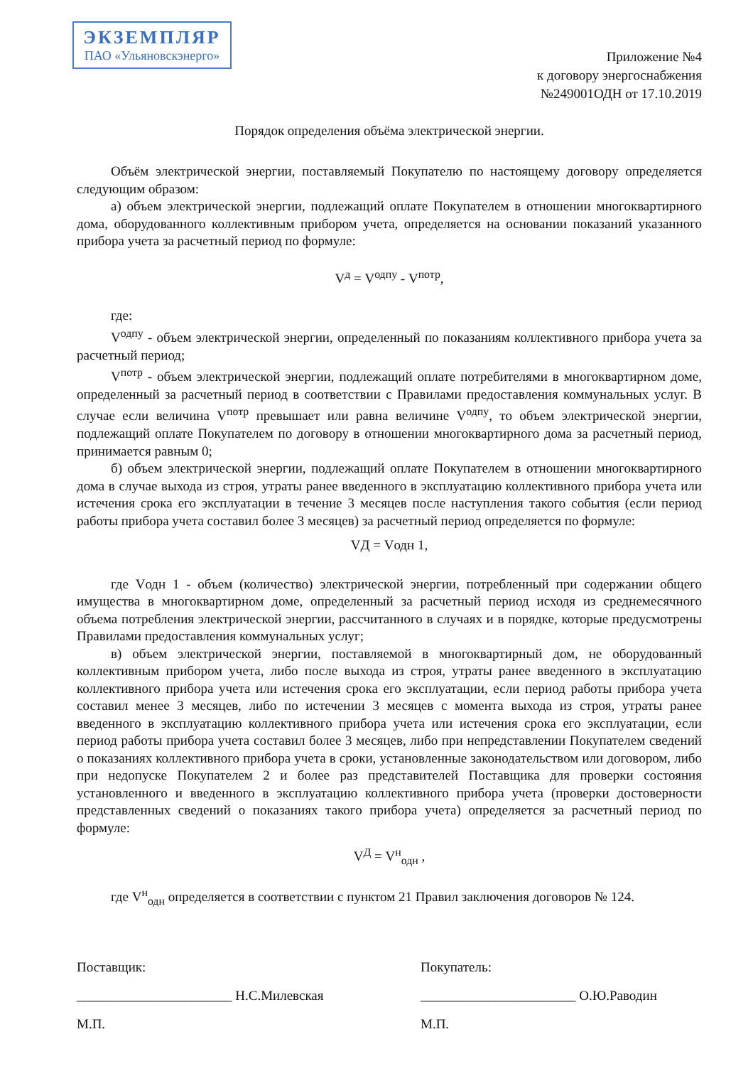ЭКЗЕМПЛЯР
ПАО «Ульяновскэнерго»
Приложение №4
к договору энергоснабжения
№249001ОДН от 17.10.2019
Порядок определения объёма электрической энергии.
Объём электрической энергии, поставляемый Покупателю по настоящему договору определяется следующим образом:
а) объем электрической энергии, подлежащий оплате Покупателем в отношении многоквартирного дома, оборудованного коллективным прибором учета, определяется на основании показаний указанного прибора учета за расчетный период по формуле:
V<sup>д</sup> = V<sup>одпу</sup> - V<sup>потр</sup>,
где:
V<sup>одпу</sup> - объем электрической энергии, определенный по показаниям коллективного прибора учета за расчетный период;
V<sup>потр</sup> - объем электрической энергии, подлежащий оплате потребителями в многоквартирном доме, определенный за расчетный период в соответствии с Правилами предоставления коммунальных услуг. В случае если величина V<sup>потр</sup> превышает или равна величине V<sup>одпу</sup>, то объем электрической энергии, подлежащий оплате Покупателем по договору в отношении многоквартирного дома за расчетный период, принимается равным 0;
б) объем электрической энергии, подлежащий оплате Покупателем в отношении многоквартирного дома в случае выхода из строя, утраты ранее введенного в эксплуатацию коллективного прибора учета или истечения срока его эксплуатации в течение 3 месяцев после наступления такого события (если период работы прибора учета составил более 3 месяцев) за расчетный период определяется по формуле:
VД = Vодн 1,
где Vодн 1 - объем (количество) электрической энергии, потребленный при содержании общего имущества в многоквартирном доме, определенный за расчетный период исходя из среднемесячного объема потребления электрической энергии, рассчитанного в случаях и в порядке, которые предусмотрены Правилами предоставления коммунальных услуг;
в) объем электрической энергии, поставляемой в многоквартирный дом, не оборудованный коллективным прибором учета, либо после выхода из строя, утраты ранее введенного в эксплуатацию коллективного прибора учета или истечения срока его эксплуатации, если период работы прибора учета составил менее 3 месяцев, либо по истечении 3 месяцев с момента выхода из строя, утраты ранее введенного в эксплуатацию коллективного прибора учета или истечения срока его эксплуатации, если период работы прибора учета составил более 3 месяцев, либо при непредставлении Покупателем сведений о показаниях коллективного прибора учета в сроки, установленные законодательством или договором, либо при недопуске Покупателем 2 и более раз представителей Поставщика для проверки состояния установленного и введенного в эксплуатацию коллективного прибора учета (проверки достоверности представленных сведений о показаниях такого прибора учета) определяется за расчетный период по формуле:
V<sup>Д</sup> = V<sup>н</sup><sub>одн</sub> ,
где V<sup>н</sup><sub>одн</sub> определяется в соответствии с пунктом 21 Правил заключения договоров № 124.
Поставщик:
_______________________ Н.С.Милевская
М.П.
Покупатель:
_______________________ О.Ю.Раводин
М.П.